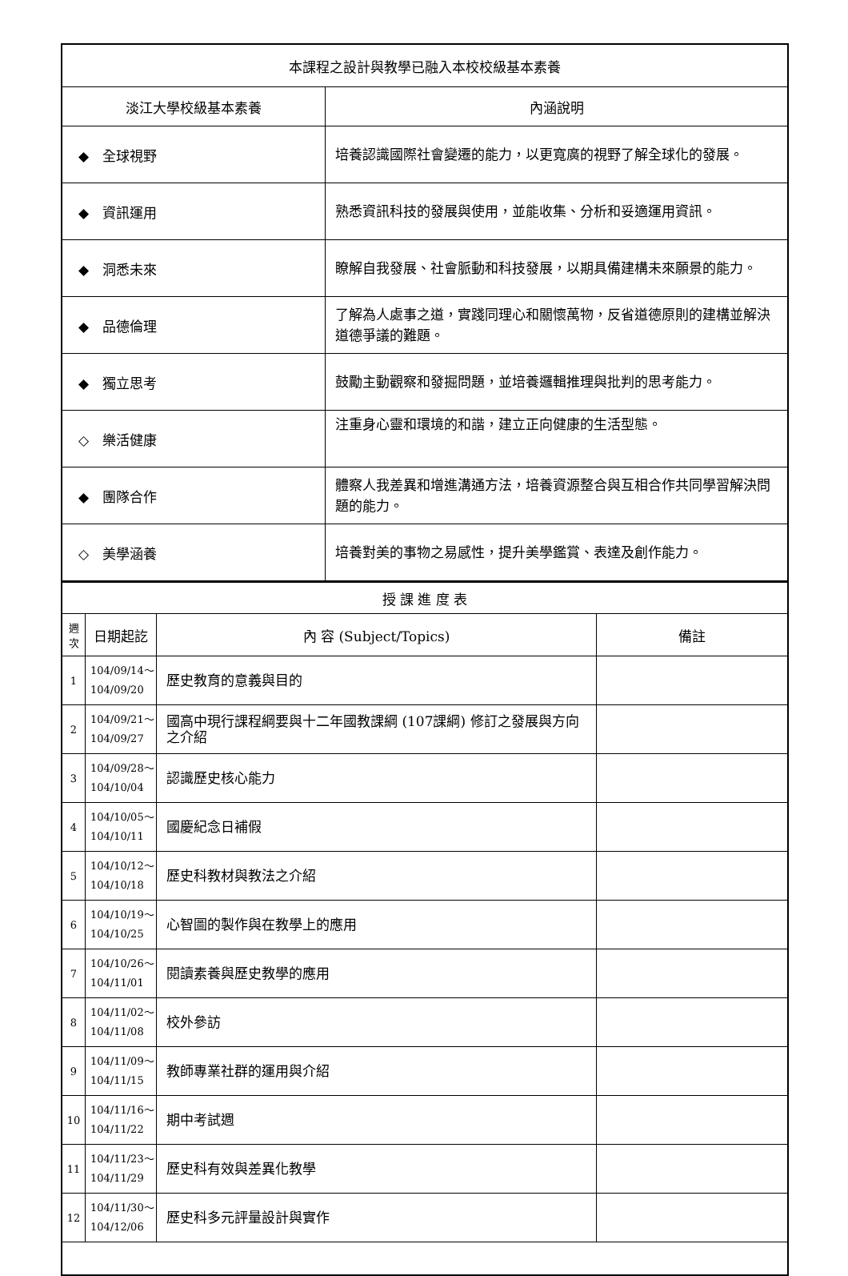| 本課程之設計與教學已融入本校校級基本素養 | |
| 淡江大學校級基本素養 | 內涵說明 |
| ◆ 全球視野 | 培養認識國際社會變遷的能力，以更寬廣的視野了解全球化的發展。 |
| ◆ 資訊運用 | 熟悉資訊科技的發展與使用，並能收集、分析和妥適運用資訊。 |
| ◆ 洞悉未來 | 瞭解自我發展、社會脈動和科技發展，以期具備建構未來願景的能力。 |
| ◆ 品德倫理 | 了解為人處事之道，實踐同理心和關懷萬物，反省道德原則的建構並解決道德爭議的難題。 |
| ◆ 獨立思考 | 鼓勵主動觀察和發掘問題，並培養邏輯推理與批判的思考能力。 |
| ◇ 樂活健康 | 注重身心靈和環境的和諧，建立正向健康的生活型態。 |
| ◆ 團隊合作 | 體察人我差異和增進溝通方法，培養資源整合與互相合作共同學習解決問題的能力。 |
| ◇ 美學涵養 | 培養對美的事物之易感性，提升美學鑑賞、表達及創作能力。 |
| 授 課 進 度 表 | | | |
| 週 次 | 日期起訖 | 內 容 (Subject/Topics) | 備註 |
| 1 | 104/09/14～ 104/09/20 | 歷史教育的意義與目的 | |
| 2 | 104/09/21～ 104/09/27 | 國高中現行課程綱要與十二年國教課綱 (107課綱) 修訂之發展與方向之介紹 | |
| 3 | 104/09/28～ 104/10/04 | 認識歷史核心能力 | |
| 4 | 104/10/05～ 104/10/11 | 國慶紀念日補假 | |
| 5 | 104/10/12～ 104/10/18 | 歷史科教材與教法之介紹 | |
| 6 | 104/10/19～ 104/10/25 | 心智圖的製作與在教學上的應用 | |
| 7 | 104/10/26～ 104/11/01 | 閱讀素養與歷史教學的應用 | |
| 8 | 104/11/02～ 104/11/08 | 校外參訪 | |
| 9 | 104/11/09～ 104/11/15 | 教師專業社群的運用與介紹 | |
| 10 | 104/11/16～ 104/11/22 | 期中考試週 | |
| 11 | 104/11/23～ 104/11/29 | 歷史科有效與差異化教學 | |
| 12 | 104/11/30～ 104/12/06 | 歷史科多元評量設計與實作 | |